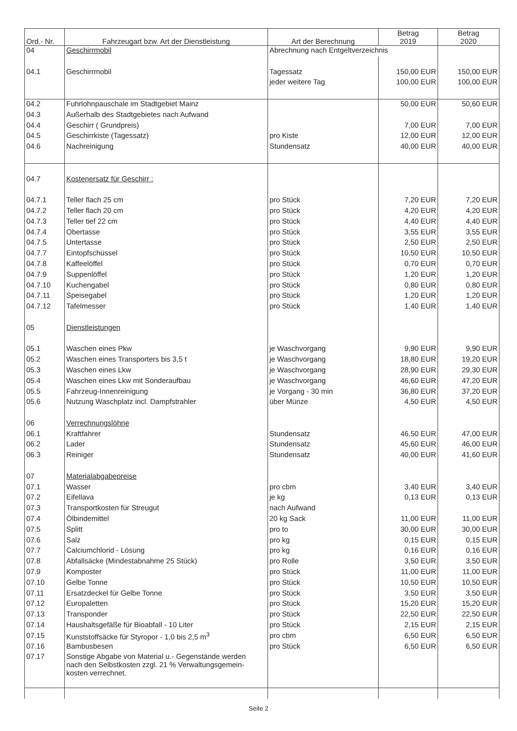| Ord.- Nr. | Fahrzeugart bzw. Art der Dienstleistung | Art der Berechnung | Betrag 2019 | Betrag 2020 |
| --- | --- | --- | --- | --- |
| 04 | Geschirrmobil | Abrechnung nach Entgeltverzeichnis | | |
| 04.1 | Geschirrmobil | Tagessatz | 150,00 EUR | 150,00 EUR |
| | | jeder weitere Tag | 100,00 EUR | 100,00 EUR |
| 04.2 | Fuhrlohnpauschale im Stadtgebiet Mainz | | 50,00 EUR | 50,60 EUR |
| 04.3 | Außerhalb des Stadtgebietes nach Aufwand | | | |
| 04.4 | Geschirr ( Grundpreis) | | 7,00 EUR | 7,00 EUR |
| 04.5 | Geschirrkiste (Tagessatz) | pro Kiste | 12,00 EUR | 12,00 EUR |
| 04.6 | Nachreinigung | Stundensatz | 40,00 EUR | 40,00 EUR |
| 04.7 | Kostenersatz für Geschirr : | | | |
| 04.7.1 | Teller flach 25 cm | pro Stück | 7,20 EUR | 7,20 EUR |
| 04.7.2 | Teller flach 20 cm | pro Stück | 4,20 EUR | 4,20 EUR |
| 04.7.3 | Teller tief 22 cm | pro Stück | 4,40 EUR | 4,40 EUR |
| 04.7.4 | Obertasse | pro Stück | 3,55 EUR | 3,55 EUR |
| 04.7.5 | Untertasse | pro Stück | 2,50 EUR | 2,50 EUR |
| 04.7.7 | Eintopfschüssel | pro Stück | 10,50 EUR | 10,50 EUR |
| 04.7.8 | Kaffeelöffel | pro Stück | 0,70 EUR | 0,70 EUR |
| 04.7.9 | Suppenlöffel | pro Stück | 1,20 EUR | 1,20 EUR |
| 04.7.10 | Kuchengabel | pro Stück | 0,80 EUR | 0,80 EUR |
| 04.7.11 | Speisegabel | pro Stück | 1,20 EUR | 1,20 EUR |
| 04.7.12 | Tafelmesser | pro Stück | 1,40 EUR | 1,40 EUR |
| 05 | Dienstleistungen | | | |
| 05.1 | Waschen eines Pkw | je Waschvorgang | 9,90 EUR | 9,90 EUR |
| 05.2 | Waschen eines Transporters bis 3,5 t | je Waschvorgang | 18,80 EUR | 19,20 EUR |
| 05.3 | Waschen eines Lkw | je Waschvorgang | 28,90 EUR | 29,30 EUR |
| 05.4 | Waschen eines Lkw mit Sonderaufbau | je Waschvorgang | 46,60 EUR | 47,20 EUR |
| 05.5 | Fahrzeug-Innenreinigung | je Vorgang - 30 min | 36,80 EUR | 37,20 EUR |
| 05.6 | Nutzung Waschplatz incl. Dampfstrahler | über Münze | 4,50 EUR | 4,50 EUR |
| 06 | Verrechnungslöhne | | | |
| 06.1 | Kraftfahrer | Stundensatz | 46,50 EUR | 47,00 EUR |
| 06.2 | Lader | Stundensatz | 45,60 EUR | 46,00 EUR |
| 06.3 | Reiniger | Stundensatz | 40,00 EUR | 41,60 EUR |
| 07 | Materialabgabepreise | | | |
| 07.1 | Wasser | pro cbm | 3,40 EUR | 3,40 EUR |
| 07.2 | Eifellava | je kg | 0,13 EUR | 0,13 EUR |
| 07.3 | Transportkosten für Streugut | nach Aufwand | | |
| 07.4 | Ölbindemittel | 20 kg Sack | 11,00 EUR | 11,00 EUR |
| 07.5 | Splitt | pro to | 30,00 EUR | 30,00 EUR |
| 07.6 | Salz | pro kg | 0,15 EUR | 0,15 EUR |
| 07.7 | Calciumchlorid - Lösung | pro kg | 0,16 EUR | 0,16 EUR |
| 07.8 | Abfallsäcke (Mindestabnahme 25 Stück) | pro Rolle | 3,50 EUR | 3,50 EUR |
| 07.9 | Komposter | pro Stück | 11,00 EUR | 11,00 EUR |
| 07.10 | Gelbe Tonne | pro Stück | 10,50 EUR | 10,50 EUR |
| 07.11 | Ersatzdeckel für Gelbe Tonne | pro Stück | 3,50 EUR | 3,50 EUR |
| 07.12 | Europaletten | pro Stück | 15,20 EUR | 15,20 EUR |
| 07.13 | Transponder | pro Stück | 22,50 EUR | 22,50 EUR |
| 07.14 | Haushaltsgefäße für Bioabfall - 10 Liter | pro Stück | 2,15 EUR | 2,15 EUR |
| 07.15 | Kunststoffsäcke für Styropor - 1,0 bis 2,5 m<sup>3</sup> | pro cbm | 6,50 EUR | 6,50 EUR |
| 07.16 | Bambusbesen | pro Stück | 6,50 EUR | 6,50 EUR |
| 07.17 | Sonstige Abgabe von Material u.- Gegenstände werden nach den Selbstkosten zzgl. 21 % Verwaltungsgemein- kosten verrechnet. | | | |
Seite 2